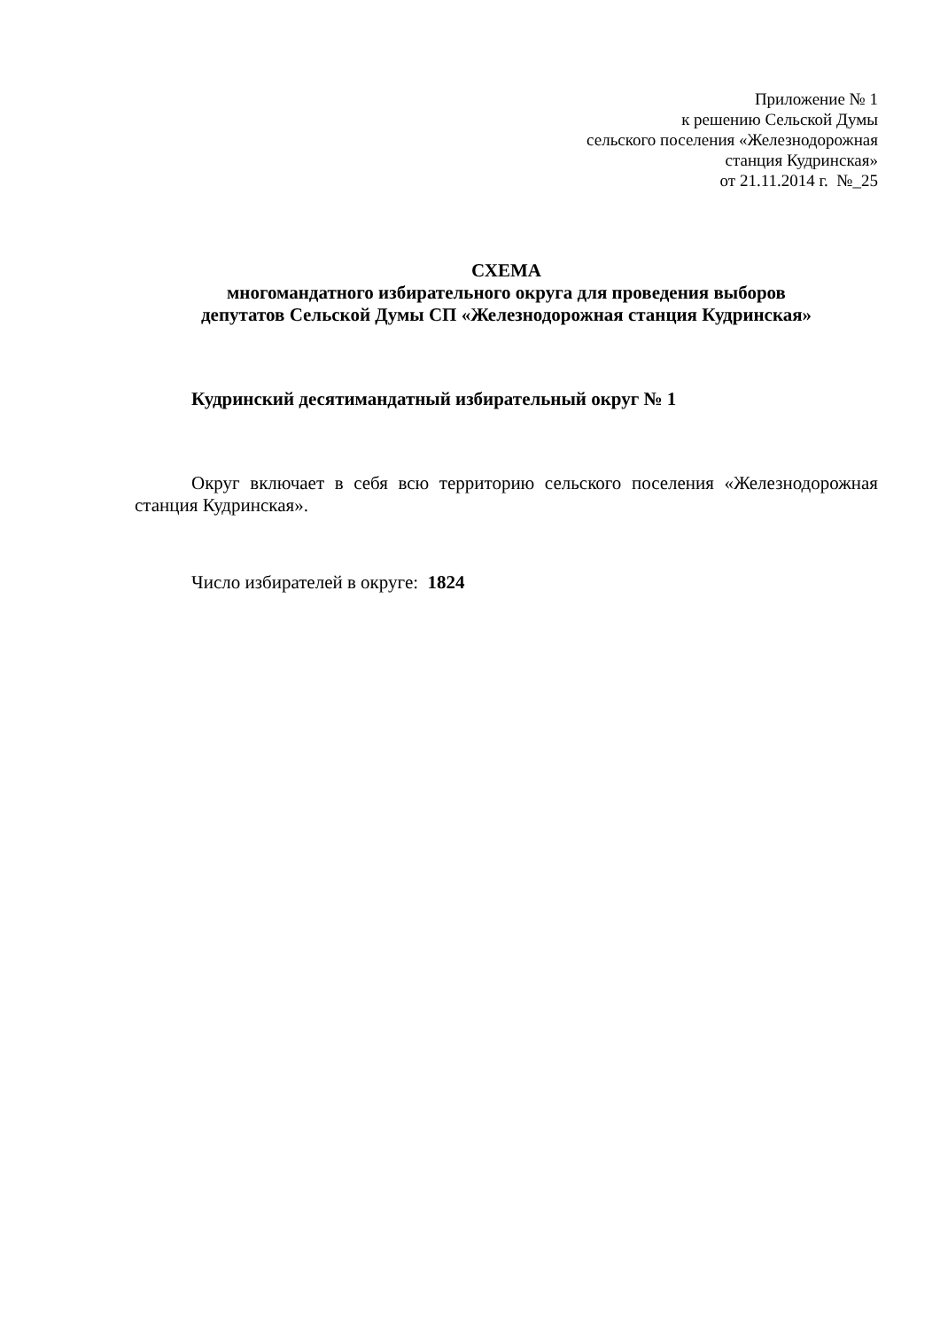Приложение № 1
к решению Сельской Думы
сельского поселения «Железнодорожная
станция Кудринская»
от 21.11.2014 г. №_25
СХЕМА
многомандатного избирательного округа для проведения выборов
депутатов Сельской Думы СП «Железнодорожная станция Кудринская»
Кудринский десятимандатный избирательный округ № 1
Округ включает в себя всю территорию сельского поселения «Железнодорожная станция Кудринская».
Число избирателей в округе: 1824